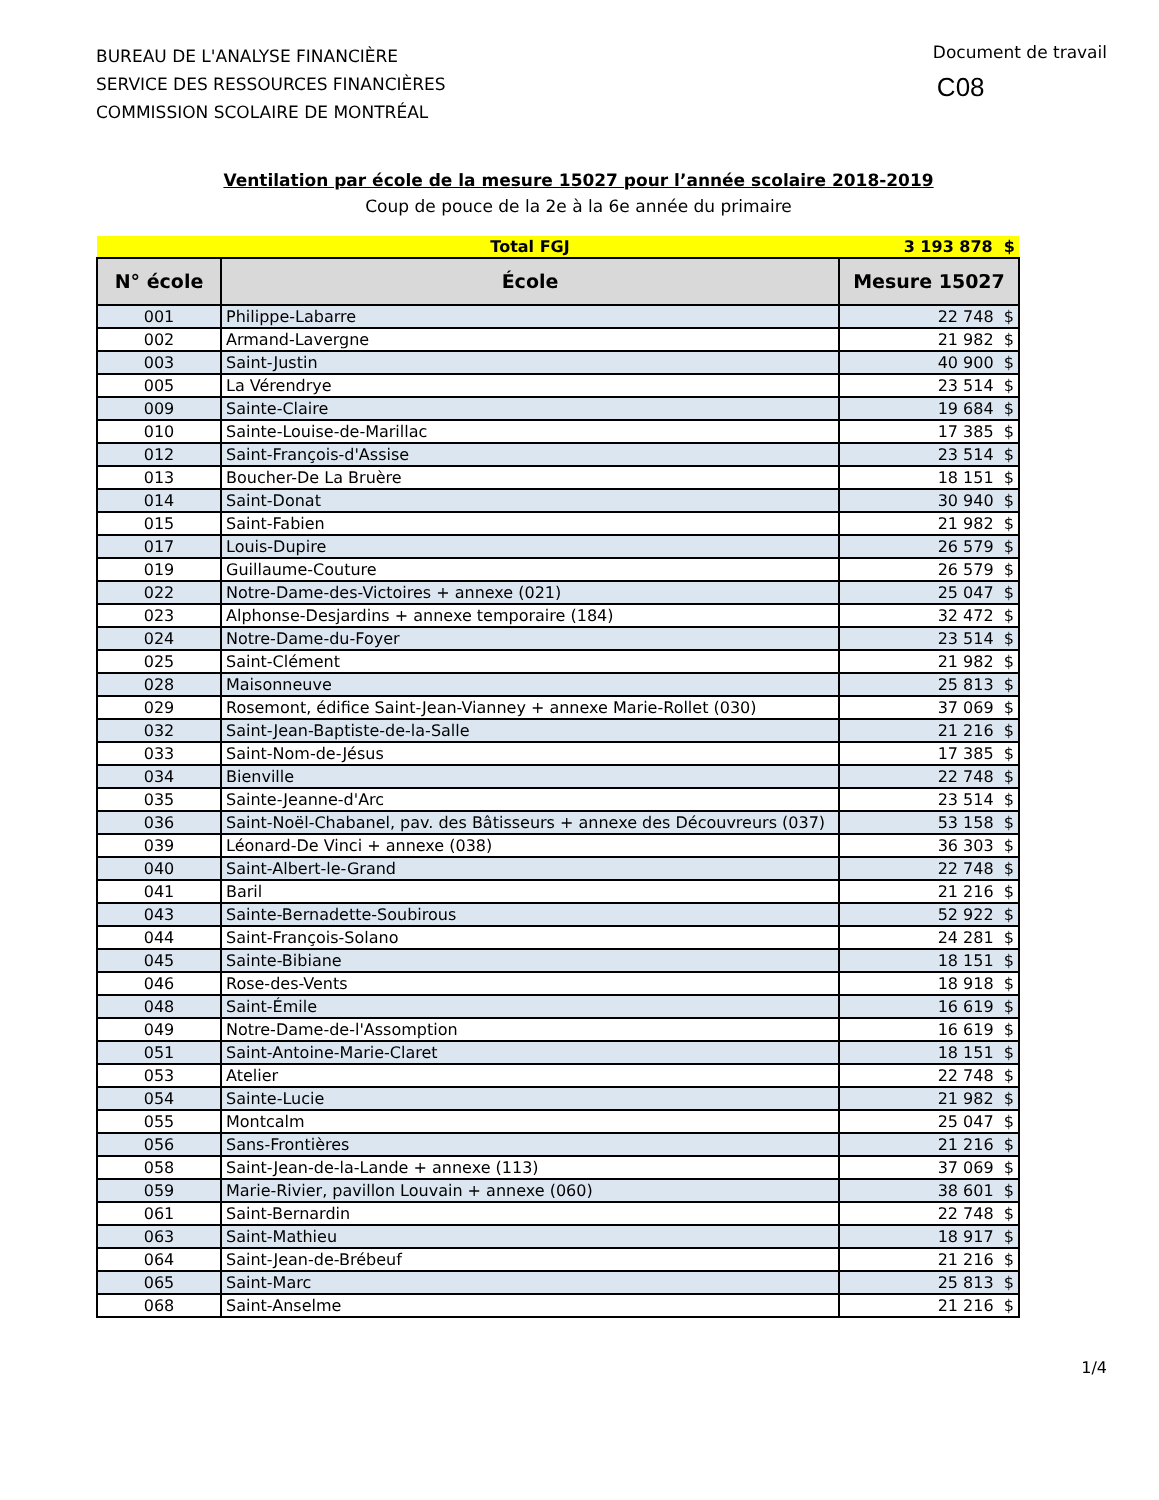BUREAU DE L'ANALYSE FINANCIÈRE
SERVICE DES RESSOURCES FINANCIÈRES
COMMISSION SCOLAIRE DE MONTRÉAL
Document de travail
C08
Ventilation par école de la mesure 15027 pour l’année scolaire 2018-2019
Coup de pouce de la 2e à la 6e année du primaire
| | Total FGJ | 3 193 878 $ |
| --- | --- | --- |
| N° école | École | Mesure 15027 |
| 001 | Philippe-Labarre | 22 748 $ |
| 002 | Armand-Lavergne | 21 982 $ |
| 003 | Saint-Justin | 40 900 $ |
| 005 | La Vérendrye | 23 514 $ |
| 009 | Sainte-Claire | 19 684 $ |
| 010 | Sainte-Louise-de-Marillac | 17 385 $ |
| 012 | Saint-François-d'Assise | 23 514 $ |
| 013 | Boucher-De La Bruère | 18 151 $ |
| 014 | Saint-Donat | 30 940 $ |
| 015 | Saint-Fabien | 21 982 $ |
| 017 | Louis-Dupire | 26 579 $ |
| 019 | Guillaume-Couture | 26 579 $ |
| 022 | Notre-Dame-des-Victoires + annexe (021) | 25 047 $ |
| 023 | Alphonse-Desjardins + annexe temporaire (184) | 32 472 $ |
| 024 | Notre-Dame-du-Foyer | 23 514 $ |
| 025 | Saint-Clément | 21 982 $ |
| 028 | Maisonneuve | 25 813 $ |
| 029 | Rosemont, édifice Saint-Jean-Vianney + annexe Marie-Rollet (030) | 37 069 $ |
| 032 | Saint-Jean-Baptiste-de-la-Salle | 21 216 $ |
| 033 | Saint-Nom-de-Jésus | 17 385 $ |
| 034 | Bienville | 22 748 $ |
| 035 | Sainte-Jeanne-d'Arc | 23 514 $ |
| 036 | Saint-Noël-Chabanel, pav. des Bâtisseurs + annexe des Découvreurs (037) | 53 158 $ |
| 039 | Léonard-De Vinci + annexe (038) | 36 303 $ |
| 040 | Saint-Albert-le-Grand | 22 748 $ |
| 041 | Baril | 21 216 $ |
| 043 | Sainte-Bernadette-Soubirous | 52 922 $ |
| 044 | Saint-François-Solano | 24 281 $ |
| 045 | Sainte-Bibiane | 18 151 $ |
| 046 | Rose-des-Vents | 18 918 $ |
| 048 | Saint-Émile | 16 619 $ |
| 049 | Notre-Dame-de-l'Assomption | 16 619 $ |
| 051 | Saint-Antoine-Marie-Claret | 18 151 $ |
| 053 | Atelier | 22 748 $ |
| 054 | Sainte-Lucie | 21 982 $ |
| 055 | Montcalm | 25 047 $ |
| 056 | Sans-Frontières | 21 216 $ |
| 058 | Saint-Jean-de-la-Lande + annexe (113) | 37 069 $ |
| 059 | Marie-Rivier, pavillon Louvain + annexe (060) | 38 601 $ |
| 061 | Saint-Bernardin | 22 748 $ |
| 063 | Saint-Mathieu | 18 917 $ |
| 064 | Saint-Jean-de-Brébeuf | 21 216 $ |
| 065 | Saint-Marc | 25 813 $ |
| 068 | Saint-Anselme | 21 216 $ |
1/4